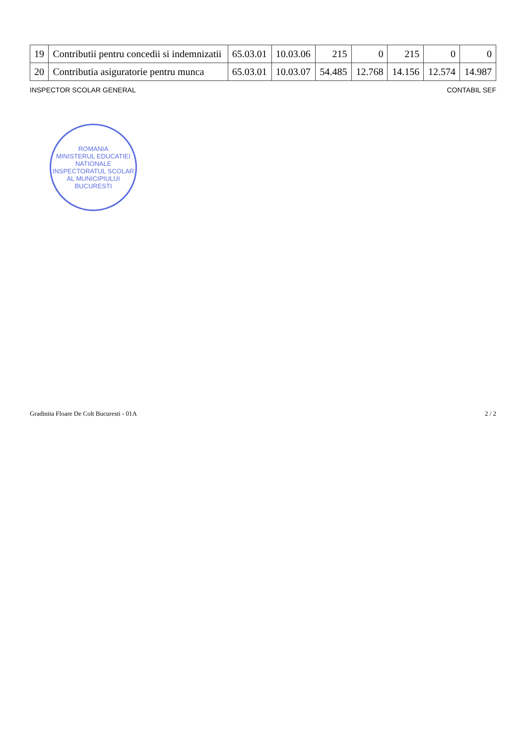| 19 | Contributii pentru concedii si indemnizatii | 65.03.01 | 10.03.06 | 215 | 0 | 215 | 0 | 0 |
| 20 | Contributia asiguratorie pentru munca | 65.03.01 | 10.03.07 | 54.485 | 12.768 | 14.156 | 12.574 | 14.987 |
INSPECTOR SCOLAR GENERAL CONTABIL SEF
ROMANIA
MINISTERUL EDUCATIEI NATIONALE
INSPECTORATUL SCOLAR AL MUNICIPIULUI BUCURESTI
Gradinita Floare De Colt Bucuresti - 01A 2 / 2